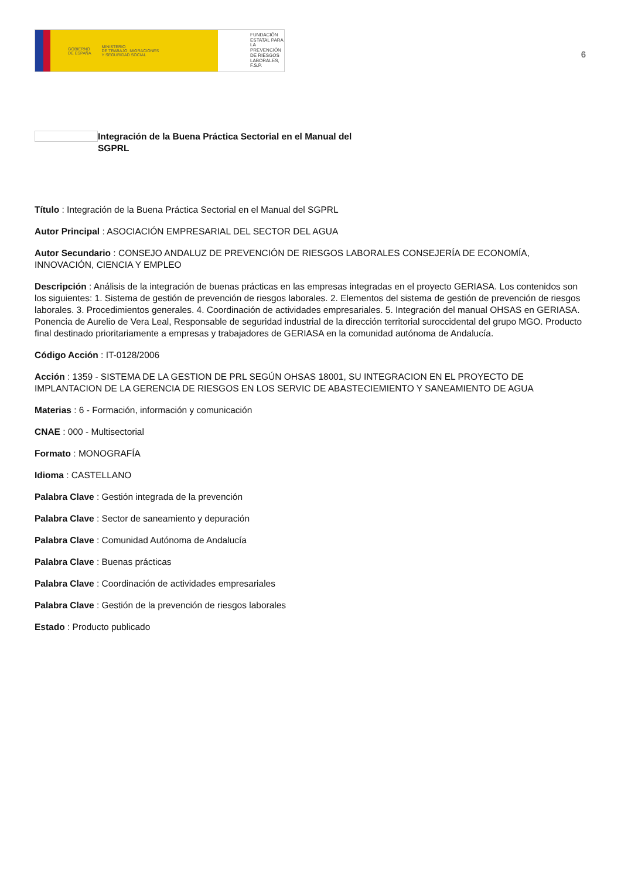GOBIERNO
DE ESPAÑA MINISTERIO
DE TRABAJO, MIGRACIONES
Y SEGURIDAD SOCIAL
FUNDACIÓN
ESTATAL PARA
LA PREVENCIÓN
DE RIESGOS
LABORALES, F.S.P.
6
Integración de la Buena Práctica Sectorial en el Manual del
SGPRL
Título : Integración de la Buena Práctica Sectorial en el Manual del SGPRL
Autor Principal : ASOCIACIÓN EMPRESARIAL DEL SECTOR DEL AGUA
Autor Secundario : CONSEJO ANDALUZ DE PREVENCIÓN DE RIESGOS LABORALES CONSEJERÍA DE ECONOMÍA, INNOVACIÓN, CIENCIA Y EMPLEO
Descripción : Análisis de la integración de buenas prácticas en las empresas integradas en el proyecto GERIASA. Los contenidos son los siguientes: 1. Sistema de gestión de prevención de riesgos laborales. 2. Elementos del sistema de gestión de prevención de riesgos laborales. 3. Procedimientos generales. 4. Coordinación de actividades empresariales. 5. Integración del manual OHSAS en GERIASA. Ponencia de Aurelio de Vera Leal, Responsable de seguridad industrial de la dirección territorial suroccidental del grupo MGO. Producto final destinado prioritariamente a empresas y trabajadores de GERIASA en la comunidad autónoma de Andalucía.
Código Acción : IT-0128/2006
Acción : 1359 - SISTEMA DE LA GESTION DE PRL SEGÚN OHSAS 18001, SU INTEGRACION EN EL PROYECTO DE IMPLANTACION DE LA GERENCIA DE RIESGOS EN LOS SERVIC DE ABASTECIEMIENTO Y SANEAMIENTO DE AGUA
Materias : 6 - Formación, información y comunicación
CNAE : 000 - Multisectorial
Formato : MONOGRAFÍA
Idioma : CASTELLANO
Palabra Clave : Gestión integrada de la prevención
Palabra Clave : Sector de saneamiento y depuración
Palabra Clave : Comunidad Autónoma de Andalucía
Palabra Clave : Buenas prácticas
Palabra Clave : Coordinación de actividades empresariales
Palabra Clave : Gestión de la prevención de riesgos laborales
Estado : Producto publicado